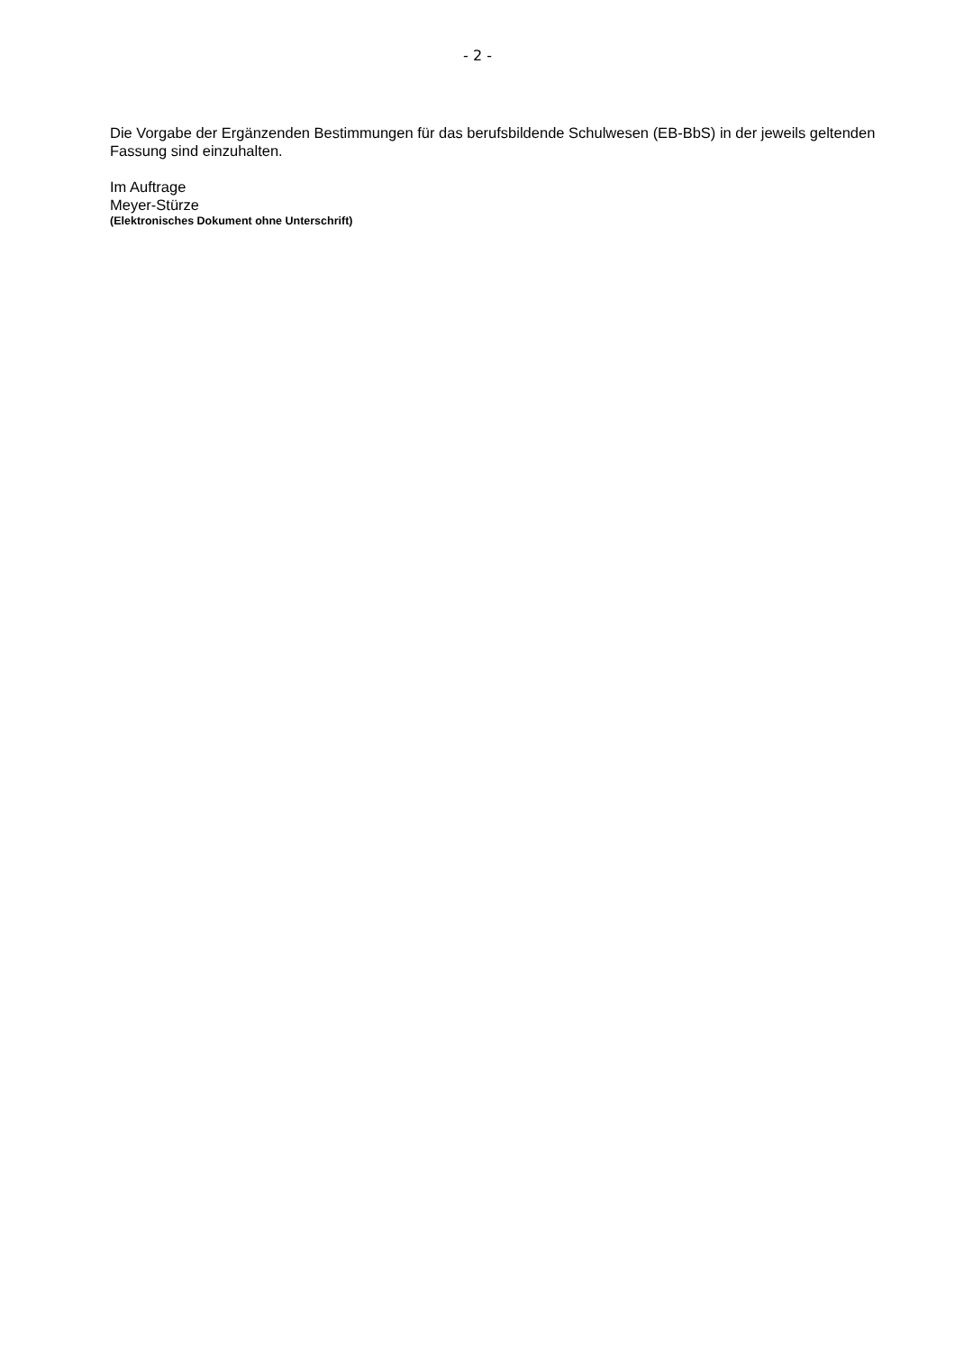- 2 -
Die Vorgabe der Ergänzenden Bestimmungen für das berufsbildende Schulwesen (EB-BbS) in der jeweils geltenden Fassung sind einzuhalten.
Im Auftrage
Meyer-Stürze
(Elektronisches Dokument ohne Unterschrift)